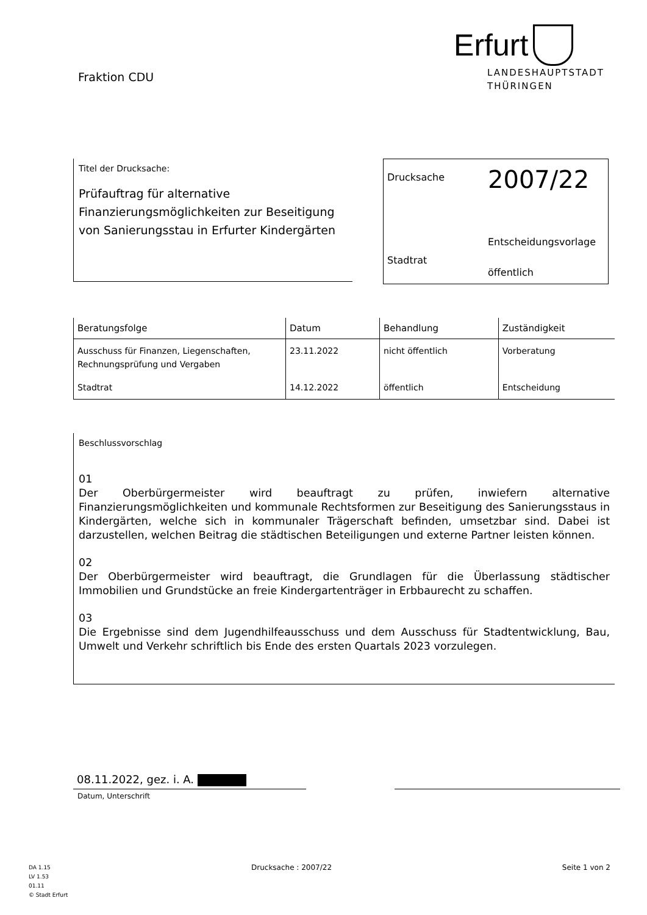Fraktion CDU
Erfurt
LANDESHAUPTSTADT
THÜRINGEN
Titel der Drucksache:
Prüfauftrag für alternative Finanzierungsmöglichkeiten zur Beseitigung von Sanierungsstau in Erfurter Kindergärten
Drucksache
2007/22
Stadtrat
Entscheidungsvorlage
öffentlich
| Beratungsfolge | Datum | Behandlung | Zuständigkeit |
| --- | --- | --- | --- |
| Ausschuss für Finanzen, Liegenschaften, Rechnungsprüfung und Vergaben | 23.11.2022 | nicht öffentlich | Vorberatung |
| Stadtrat | 14.12.2022 | öffentlich | Entscheidung |
Beschlussvorschlag
01
Der Oberbürgermeister wird beauftragt zu prüfen, inwiefern alternative Finanzierungsmöglichkeiten und kommunale Rechtsformen zur Beseitigung des Sanierungsstaus in Kindergärten, welche sich in kommunaler Trägerschaft befinden, umsetzbar sind. Dabei ist darzustellen, welchen Beitrag die städtischen Beteiligungen und externe Partner leisten können.
02
Der Oberbürgermeister wird beauftragt, die Grundlagen für die Überlassung städtischer Immobilien und Grundstücke an freie Kindergartenträger in Erbbaurecht zu schaffen.
03
Die Ergebnisse sind dem Jugendhilfeausschuss und dem Ausschuss für Stadtentwicklung, Bau, Umwelt und Verkehr schriftlich bis Ende des ersten Quartals 2023 vorzulegen.
08.11.2022, gez. i. A.
Datum, Unterschrift
DA 1.15
LV 1.53
01.11
© Stadt Erfurt
Drucksache : 2007/22 Seite 1 von 2